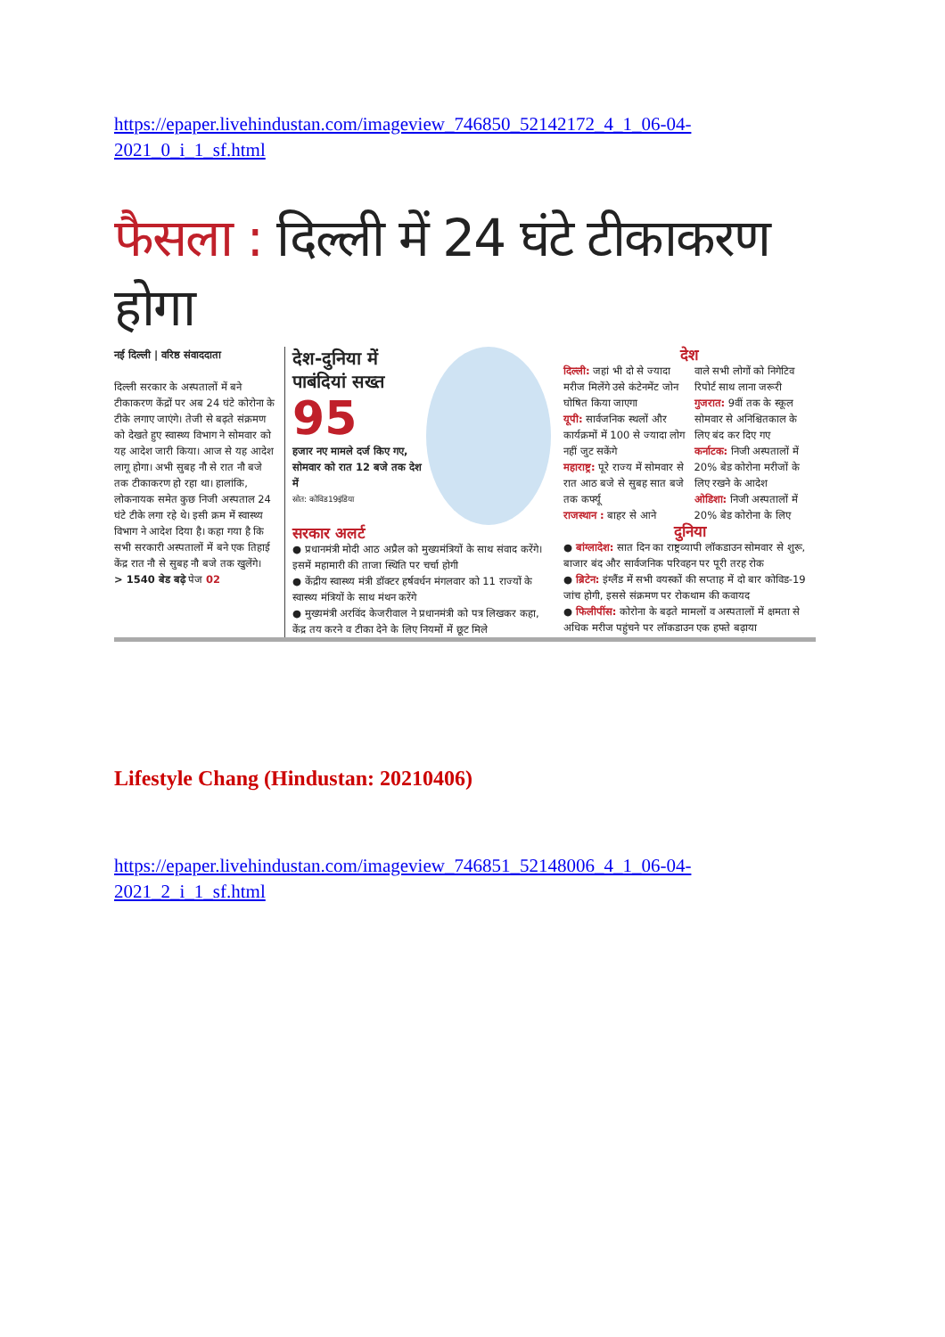https://epaper.livehindustan.com/imageview_746850_52142172_4_1_06-04-2021_0_i_1_sf.html
फैसला : दिल्ली में 24 घंटे टीकाकरण होगा
नई दिल्ली | वरिष्ठ संवाददाता
दिल्ली सरकार के अस्पतालों में बने टीकाकरण केंद्रों पर अब 24 घंटे कोरोना के टीके लगाए जाएंगे। तेजी से बढ़ते संक्रमण को देखते हुए स्वास्थ्य विभाग ने सोमवार को यह आदेश जारी किया। आज से यह आदेश लागू होगा। अभी सुबह नौ से रात नौ बजे तक टीकाकरण हो रहा था। हालांकि, लोकनायक समेत कुछ निजी अस्पताल 24 घंटे टीके लगा रहे थे। इसी क्रम में स्वास्थ्य विभाग ने आदेश दिया है। कहा गया है कि सभी सरकारी अस्पतालों में बने एक तिहाई केंद्र रात नौ से सुबह नौ बजे तक खुलेंगे।
> 1540 बेड बढ़े पेज 02
देश-दुनिया में पाबंदियां सख्त
95
हजार नए मामले दर्ज किए गए, सोमवार को रात 12 बजे तक देश में
स्रोत: कोविड19इंडिया
सरकार अलर्ट
● प्रधानमंत्री मोदी आठ अप्रैल को मुख्यमंत्रियों के साथ संवाद करेंगे। इसमें महामारी की ताजा स्थिति पर चर्चा होगी
● केंद्रीय स्वास्थ्य मंत्री डॉक्टर हर्षवर्धन मंगलवार को 11 राज्यों के स्वास्थ्य मंत्रियों के साथ मंथन करेंगे
● मुख्यमंत्री अरविंद केजरीवाल ने प्रधानमंत्री को पत्र लिखकर कहा, केंद्र तय करने व टीका देने के लिए नियमों में छूट मिले
देश
दिल्ली: जहां भी दो से ज्यादा मरीज मिलेंगे उसे कंटेनमेंट जोन घोषित किया जाएगा
यूपी: सार्वजनिक स्थलों और कार्यक्रमों में 100 से ज्यादा लोग नहीं जुट सकेंगे
महाराष्ट्र: पूरे राज्य में सोमवार से रात आठ बजे से सुबह सात बजे तक कर्फ्यू
राजस्थान : बाहर से आने
वाले सभी लोगों को निगेटिव रिपोर्ट साथ लाना जरूरी
गुजरात: 9वीं तक के स्कूल सोमवार से अनिश्चितकाल के लिए बंद कर दिए गए
कर्नाटक: निजी अस्पतालों में 20% बेड कोरोना मरीजों के लिए रखने के आदेश
ओडिशा: निजी अस्पतालों में 20% बेड कोरोना के लिए
दुनिया
● बांग्लादेश: सात दिन का राष्ट्रव्यापी लॉकडाउन सोमवार से शुरू, बाजार बंद और सार्वजनिक परिवहन पर पूरी तरह रोक
● ब्रिटेन: इंग्लैंड में सभी वयस्कों की सप्ताह में दो बार कोविड-19 जांच होगी, इससे संक्रमण पर रोकथाम की कवायद
● फिलीपींस: कोरोना के बढ़ते मामलों व अस्पतालों में क्षमता से अधिक मरीज पहुंचने पर लॉकडाउन एक हफ्ते बढ़ाया
Lifestyle Chang (Hindustan: 20210406)
https://epaper.livehindustan.com/imageview_746851_52148006_4_1_06-04-2021_2_i_1_sf.html